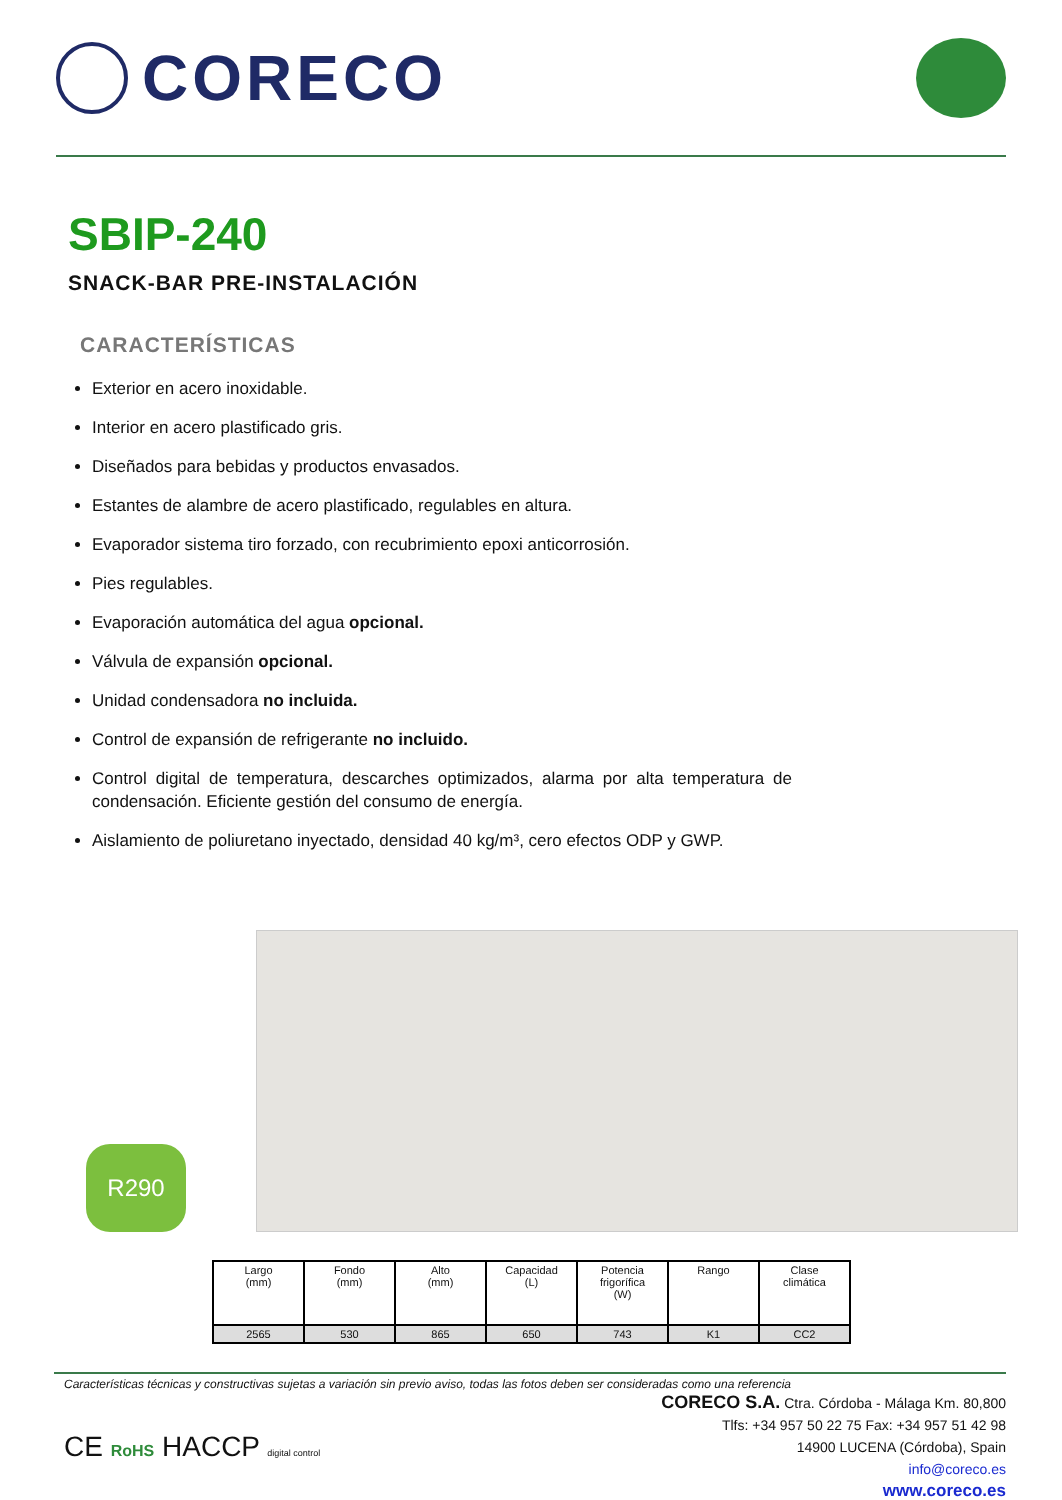CORECO
SBIP-240
SNACK-BAR PRE-INSTALACIÓN
CARACTERÍSTICAS
Exterior en acero inoxidable.
Interior en acero plastificado gris.
Diseñados para bebidas y productos envasados.
Estantes de alambre de acero plastificado, regulables en altura.
Evaporador sistema tiro forzado, con recubrimiento epoxi anticorrosión.
Pies regulables.
Evaporación automática del agua opcional.
Válvula de expansión opcional.
Unidad condensadora no incluida.
Control de expansión de refrigerante no incluido.
Control digital de temperatura, descarches optimizados, alarma por alta temperatura de condensación. Eficiente gestión del consumo de energía.
Aislamiento de poliuretano inyectado, densidad 40 kg/m³, cero efectos ODP y GWP.
R290
| Largo (mm) | Fondo (mm) | Alto (mm) | Capacidad (L) | Potencia frigorífica (W) | Rango | Clase climática |
| --- | --- | --- | --- | --- | --- | --- |
| 2565 | 530 | 865 | 650 | 743 | K1 | CC2 |
Características técnicas y constructivas sujetas a variación sin previo aviso, todas las fotos deben ser consideradas como una referencia
CE RoHS HACCP digital control
CORECO S.A. Ctra. Córdoba - Málaga Km. 80,800
Tlfs: +34 957 50 22 75 Fax: +34 957 51 42 98
14900 LUCENA (Córdoba), Spain
info@coreco.es
www.coreco.es